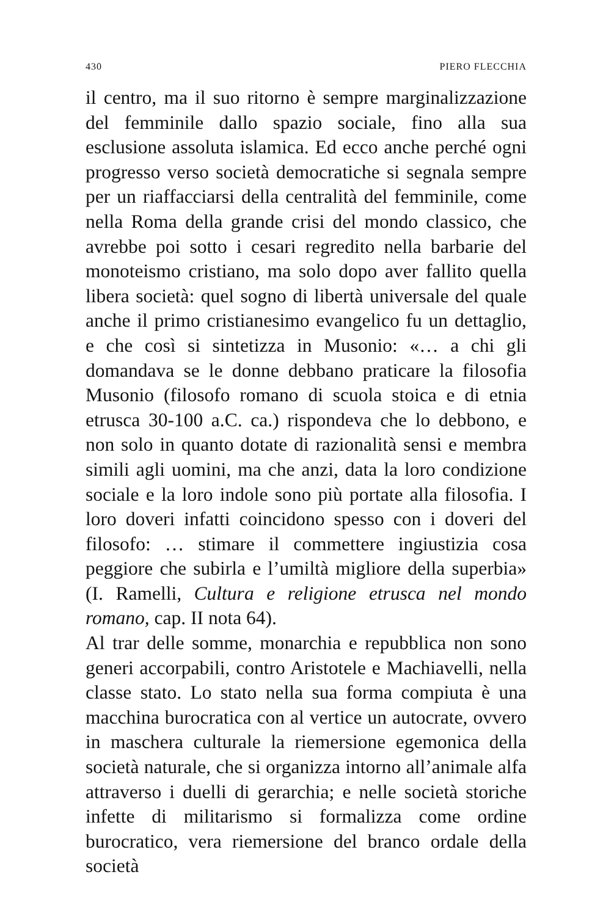430 PIERO FLECCHIA
il centro, ma il suo ritorno è sempre marginalizzazione del femminile dallo spazio sociale, fino alla sua esclusione assoluta islamica. Ed ecco anche perché ogni progresso verso società democratiche si segnala sempre per un riaffacciarsi della centralità del femminile, come nella Roma della grande crisi del mondo classico, che avrebbe poi sotto i cesari regredito nella barbarie del monoteismo cristiano, ma solo dopo aver fallito quella libera società: quel sogno di libertà universale del quale anche il primo cristianesimo evangelico fu un dettaglio, e che così si sintetizza in Musonio: «… a chi gli domandava se le donne debbano praticare la filosofia Musonio (filosofo romano di scuola stoica e di etnia etrusca 30-100 a.C. ca.) rispondeva che lo debbono, e non solo in quanto dotate di razionalità sensi e membra simili agli uomini, ma che anzi, data la loro condizione sociale e la loro indole sono più portate alla filosofia. I loro doveri infatti coincidono spesso con i doveri del filosofo: … stimare il commettere ingiustizia cosa peggiore che subirla e l’umiltà migliore della superbia» (I. Ramelli, Cultura e religione etrusca nel mondo romano, cap. II nota 64).
Al trar delle somme, monarchia e repubblica non sono generi accorpabili, contro Aristotele e Machiavelli, nella classe stato. Lo stato nella sua forma compiuta è una macchina burocratica con al vertice un autocrate, ovvero in maschera culturale la riemersione egemonica della società naturale, che si organizza intorno all’animale alfa attraverso i duelli di gerarchia; e nelle società storiche infette di militarismo si formalizza come ordine burocratico, vera riemersione del branco ordale della società